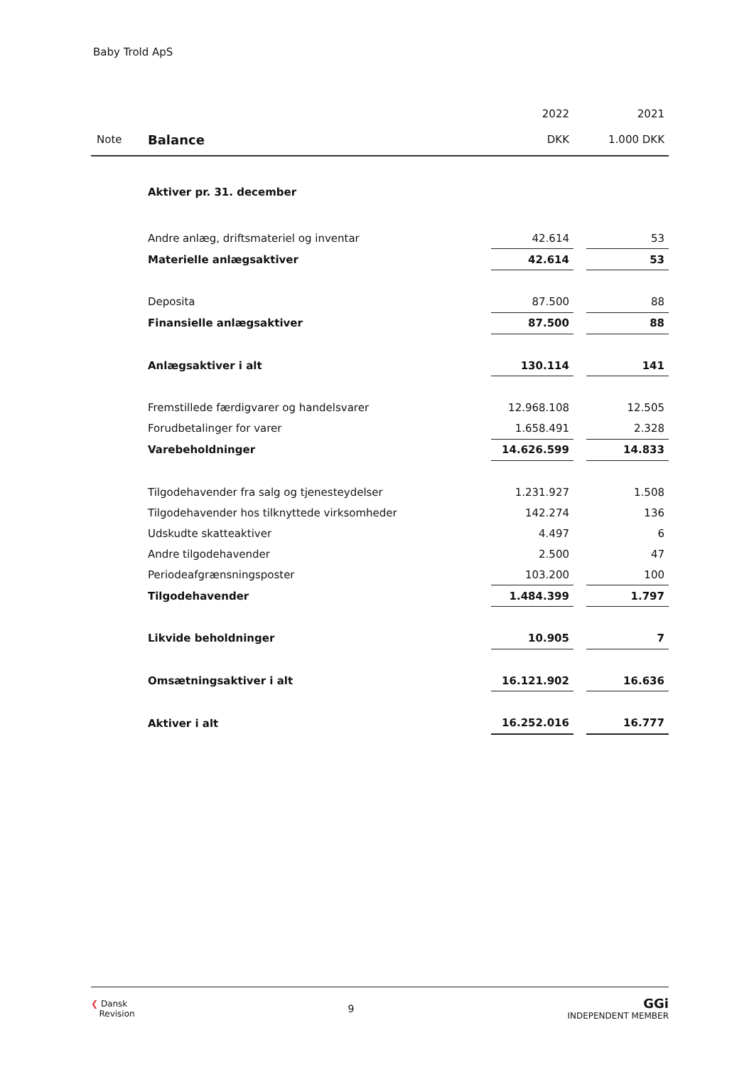Baby Trold ApS
| | | 2022 | | 2021 |
| Note | Balance | DKK | | 1.000 DKK |
| | Aktiver pr. 31. december | | | |
| | Andre anlæg, driftsmateriel og inventar | 42.614 | | 53 |
| | Materielle anlægsaktiver | 42.614 | | 53 |
| | Deposita | 87.500 | | 88 |
| | Finansielle anlægsaktiver | 87.500 | | 88 |
| | Anlægsaktiver i alt | 130.114 | | 141 |
| | Fremstillede færdigvarer og handelsvarer | 12.968.108 | | 12.505 |
| | Forudbetalinger for varer | 1.658.491 | | 2.328 |
| | Varebeholdninger | 14.626.599 | | 14.833 |
| | Tilgodehavender fra salg og tjenesteydelser | 1.231.927 | | 1.508 |
| | Tilgodehavender hos tilknyttede virksomheder | 142.274 | | 136 |
| | Udskudte skatteaktiver | 4.497 | | 6 |
| | Andre tilgodehavender | 2.500 | | 47 |
| | Periodeafgrænsningsposter | 103.200 | | 100 |
| | Tilgodehavender | 1.484.399 | | 1.797 |
| | Likvide beholdninger | 10.905 | | 7 |
| | Omsætningsaktiver i alt | 16.121.902 | | 16.636 |
| | Aktiver i alt | 16.252.016 | | 16.777 |
❮ Dansk
Revision
9
GGi
INDEPENDENT MEMBER